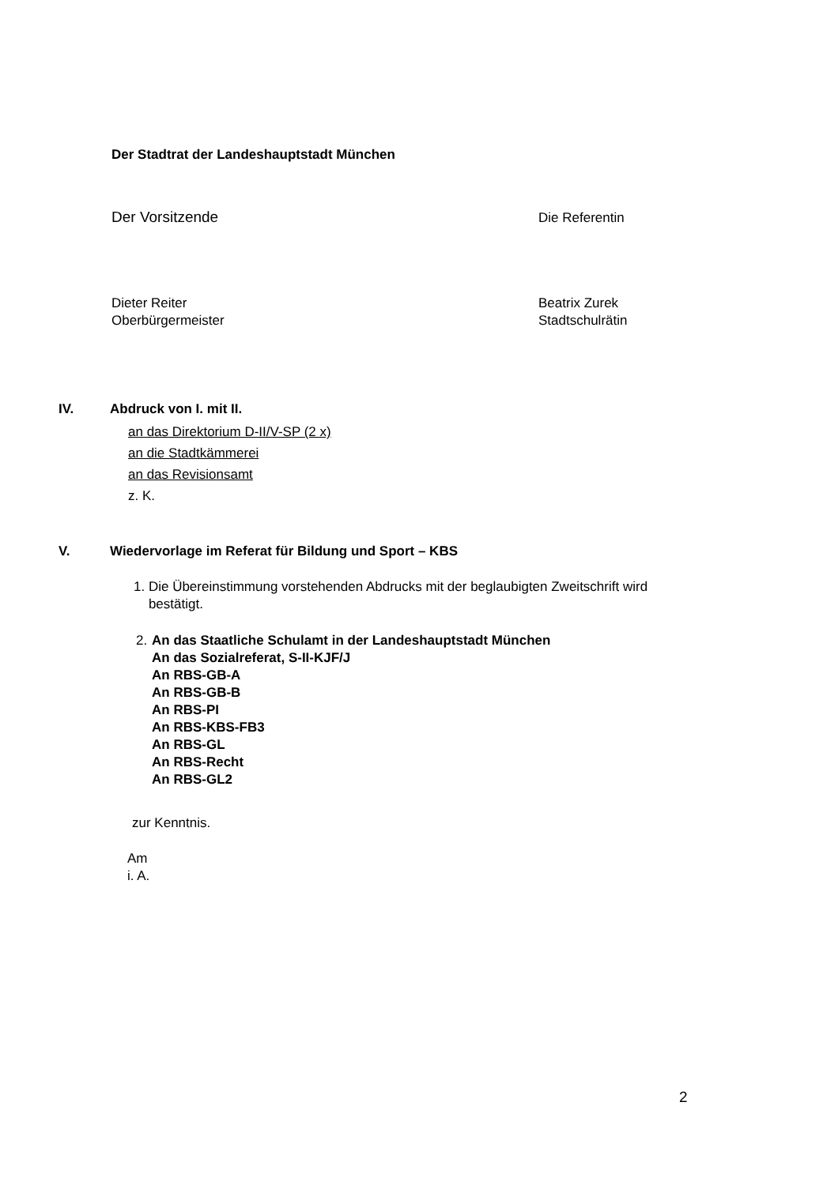Der Stadtrat der Landeshauptstadt München
Der Vorsitzende Die Referentin
Dieter Reiter
Oberbürgermeister
Beatrix Zurek
Stadtschulrätin
IV. Abdruck von I. mit II.
an das Direktorium D-II/V-SP (2 x)
an die Stadtkämmerei
an das Revisionsamt
z. K.
V.
Wiedervorlage im Referat für Bildung und Sport – KBS
1. Die Übereinstimmung vorstehenden Abdrucks mit der beglaubigten Zweitschrift wird
bestätigt.
2.
An das Staatliche Schulamt in der Landeshauptstadt München
An das Sozialreferat, S-II-KJF/J
An RBS-GB-A
An RBS-GB-B
An RBS-PI
An RBS-KBS-FB3
An RBS-GL
An RBS-Recht
An RBS-GL2
zur Kenntnis.
Am
i. A.
2